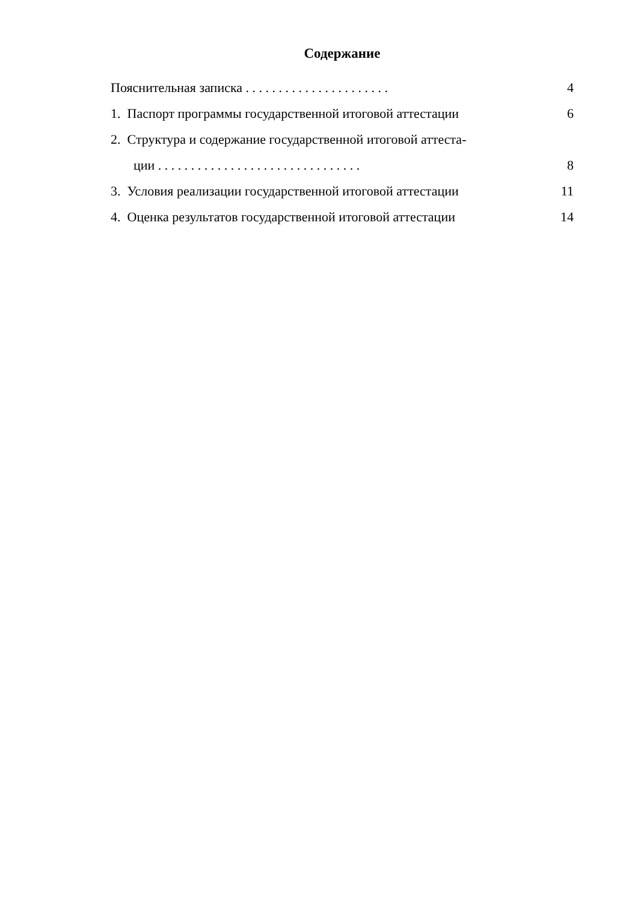Содержание
Пояснительная записка . . . . . . . . . . . . . . . . . . . . . . 4
1. Паспорт программы государственной итоговой аттестации 6
2. Структура и содержание государственной итоговой аттеста-
ции . . . . . . . . . . . . . . . . . . . . . . . . . . . . . . . 8
3. Условия реализации государственной итоговой аттестации 11
4. Оценка результатов государственной итоговой аттестации 14